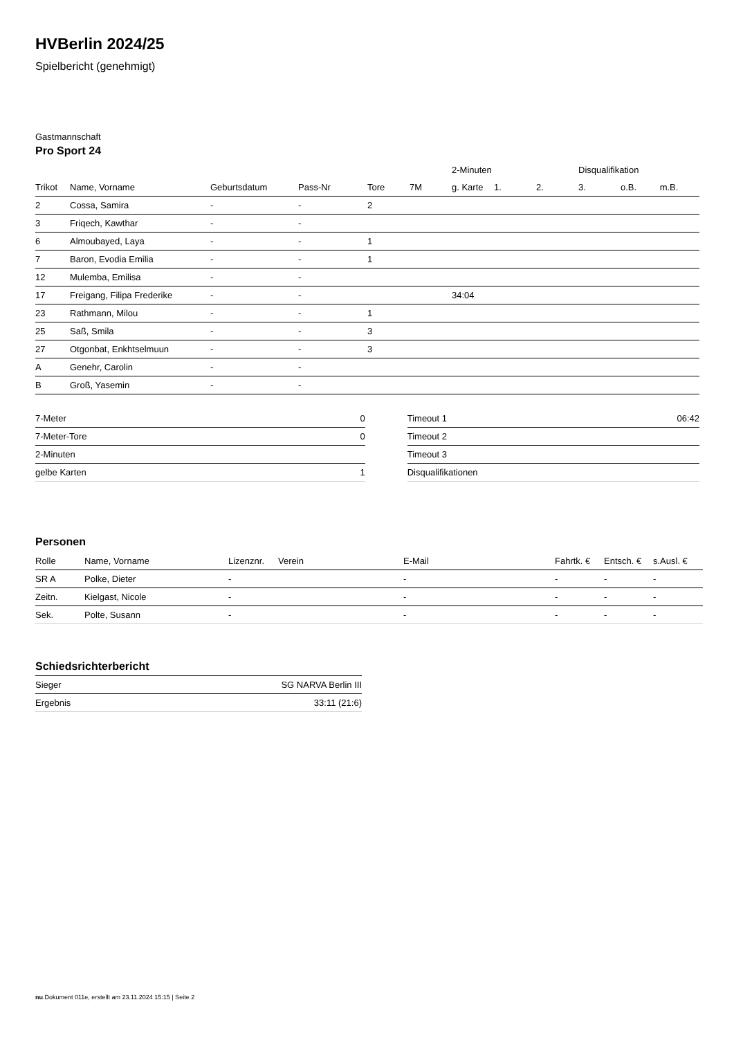HVBerlin 2024/25
Spielbericht (genehmigt)
Gastmannschaft
Pro Sport 24
| | | | | | | 2-Minuten | | | Disqualifikation | | |
| --- | --- | --- | --- | --- | --- | --- | --- | --- | --- | --- | --- |
| Trikot | Name, Vorname | Geburtsdatum | Pass-Nr | Tore | 7M | g. Karte | 1. | 2. | 3. | o.B. | m.B. |
| 2 | Cossa, Samira | - | - | 2 | | | | | | | |
| 3 | Friqech, Kawthar | - | - | | | | | | | | |
| 6 | Almoubayed, Laya | - | - | 1 | | | | | | | |
| 7 | Baron, Evodia Emilia | - | - | 1 | | | | | | | |
| 12 | Mulemba, Emilisa | - | - | | | | | | | | |
| 17 | Freigang, Filipa Frederike | - | - | | | 34:04 | | | | | |
| 23 | Rathmann, Milou | - | - | 1 | | | | | | | |
| 25 | Saß, Smila | - | - | 3 | | | | | | | |
| 27 | Otgonbat, Enkhtselmuun | - | - | 3 | | | | | | | |
| A | Genehr, Carolin | - | - | | | | | | | | |
| B | Groß, Yasemin | - | - | | | | | | | | |
| 7-Meter | 0 |
| 7-Meter-Tore | 0 |
| 2-Minuten | |
| gelbe Karten | 1 |
| Timeout 1 | 06:42 |
| Timeout 2 | |
| Timeout 3 | |
| Disqualifikationen | |
Personen
| Rolle | Name, Vorname | Lizenznr. | Verein | E-Mail | Fahrtk. € | Entsch. € | s.Ausl. € |
| --- | --- | --- | --- | --- | --- | --- | --- |
| SR A | Polke, Dieter | - | | - | - | - | - |
| Zeitn. | Kielgast, Nicole | - | | - | - | - | - |
| Sek. | Polte, Susann | - | | - | - | - | - |
Schiedsrichterbericht
| Sieger | SG NARVA Berlin III |
| Ergebnis | 33:11 (21:6) |
nu.Dokument 011e, erstellt am 23.11.2024 15:15 | Seite 2